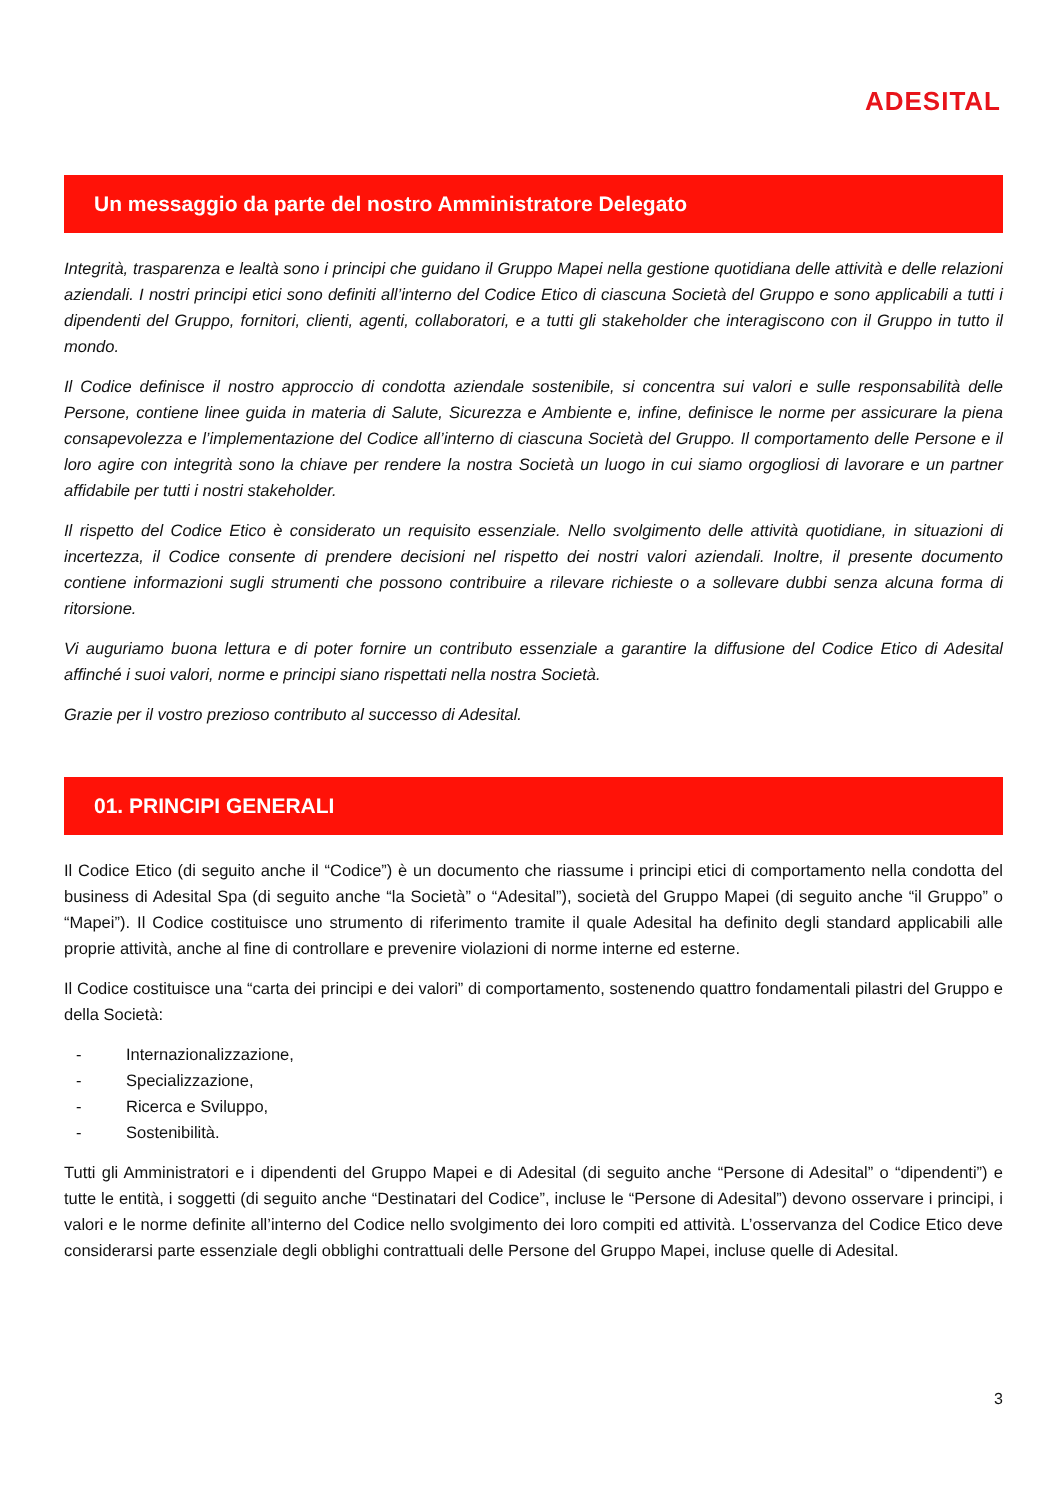ADESITAL
Un messaggio da parte del nostro Amministratore Delegato
Integrità, trasparenza e lealtà sono i principi che guidano il Gruppo Mapei nella gestione quotidiana delle attività e delle relazioni aziendali. I nostri principi etici sono definiti all’interno del Codice Etico di ciascuna Società del Gruppo e sono applicabili a tutti i dipendenti del Gruppo, fornitori, clienti, agenti, collaboratori, e a tutti gli stakeholder che interagiscono con il Gruppo in tutto il mondo.
Il Codice definisce il nostro approccio di condotta aziendale sostenibile, si concentra sui valori e sulle responsabilità delle Persone, contiene linee guida in materia di Salute, Sicurezza e Ambiente e, infine, definisce le norme per assicurare la piena consapevolezza e l’implementazione del Codice all’interno di ciascuna Società del Gruppo. Il comportamento delle Persone e il loro agire con integrità sono la chiave per rendere la nostra Società un luogo in cui siamo orgogliosi di lavorare e un partner affidabile per tutti i nostri stakeholder.
Il rispetto del Codice Etico è considerato un requisito essenziale. Nello svolgimento delle attività quotidiane, in situazioni di incertezza, il Codice consente di prendere decisioni nel rispetto dei nostri valori aziendali. Inoltre, il presente documento contiene informazioni sugli strumenti che possono contribuire a rilevare richieste o a sollevare dubbi senza alcuna forma di ritorsione.
Vi auguriamo buona lettura e di poter fornire un contributo essenziale a garantire la diffusione del Codice Etico di Adesital affinché i suoi valori, norme e principi siano rispettati nella nostra Società.
Grazie per il vostro prezioso contributo al successo di Adesital.
01. PRINCIPI GENERALI
Il Codice Etico (di seguito anche il “Codice”) è un documento che riassume i principi etici di comportamento nella condotta del business di Adesital Spa (di seguito anche “la Società” o “Adesital”), società del Gruppo Mapei (di seguito anche “il Gruppo” o “Mapei”). Il Codice costituisce uno strumento di riferimento tramite il quale Adesital ha definito degli standard applicabili alle proprie attività, anche al fine di controllare e prevenire violazioni di norme interne ed esterne.
Il Codice costituisce una “carta dei principi e dei valori” di comportamento, sostenendo quattro fondamentali pilastri del Gruppo e della Società:
- Internazionalizzazione,
- Specializzazione,
- Ricerca e Sviluppo,
- Sostenibilità.
Tutti gli Amministratori e i dipendenti del Gruppo Mapei e di Adesital (di seguito anche “Persone di Adesital” o “dipendenti”) e tutte le entità, i soggetti (di seguito anche “Destinatari del Codice”, incluse le “Persone di Adesital”) devono osservare i principi, i valori e le norme definite all’interno del Codice nello svolgimento dei loro compiti ed attività. L’osservanza del Codice Etico deve considerarsi parte essenziale degli obblighi contrattuali delle Persone del Gruppo Mapei, incluse quelle di Adesital.
3